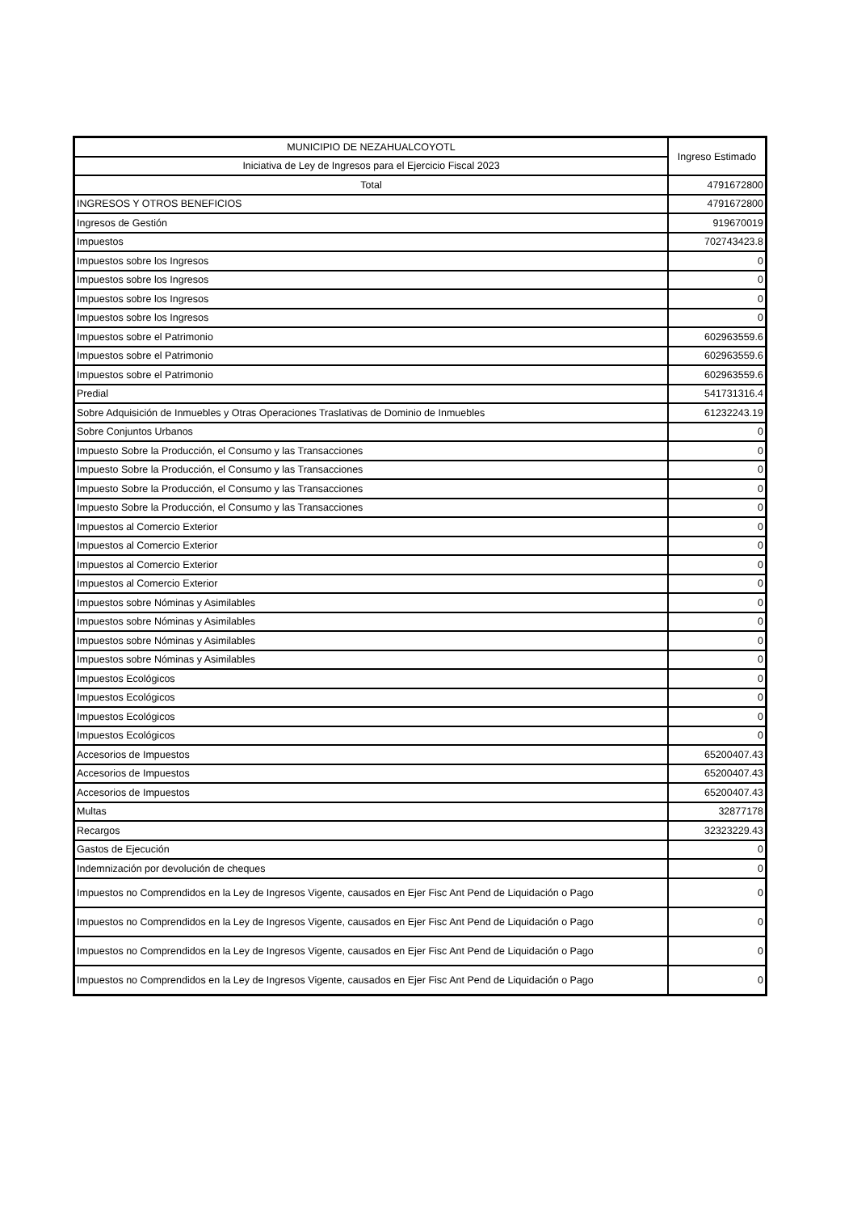| MUNICIPIO DE NEZAHUALCOYOTL | Ingreso Estimado |
| --- | --- |
| Iniciativa de Ley de Ingresos para el Ejercicio Fiscal 2023 | |
| Total | 4791672800 |
| INGRESOS Y OTROS BENEFICIOS | 4791672800 |
| Ingresos de Gestión | 919670019 |
| Impuestos | 702743423.8 |
| Impuestos sobre los Ingresos | 0 |
| Impuestos sobre los Ingresos | 0 |
| Impuestos sobre los Ingresos | 0 |
| Impuestos sobre los Ingresos | 0 |
| Impuestos sobre el Patrimonio | 602963559.6 |
| Impuestos sobre el Patrimonio | 602963559.6 |
| Impuestos sobre el Patrimonio | 602963559.6 |
| Predial | 541731316.4 |
| Sobre Adquisición de Inmuebles y Otras Operaciones Traslativas de Dominio de Inmuebles | 61232243.19 |
| Sobre Conjuntos Urbanos | 0 |
| Impuesto Sobre la Producción, el Consumo y las Transacciones | 0 |
| Impuesto Sobre la Producción, el Consumo y las Transacciones | 0 |
| Impuesto Sobre la Producción, el Consumo y las Transacciones | 0 |
| Impuesto Sobre la Producción, el Consumo y las Transacciones | 0 |
| Impuestos al Comercio Exterior | 0 |
| Impuestos al Comercio Exterior | 0 |
| Impuestos al Comercio Exterior | 0 |
| Impuestos al Comercio Exterior | 0 |
| Impuestos sobre Nóminas y Asimilables | 0 |
| Impuestos sobre Nóminas y Asimilables | 0 |
| Impuestos sobre Nóminas y Asimilables | 0 |
| Impuestos sobre Nóminas y Asimilables | 0 |
| Impuestos Ecológicos | 0 |
| Impuestos Ecológicos | 0 |
| Impuestos Ecológicos | 0 |
| Impuestos Ecológicos | 0 |
| Accesorios de Impuestos | 65200407.43 |
| Accesorios de Impuestos | 65200407.43 |
| Accesorios de Impuestos | 65200407.43 |
| Multas | 32877178 |
| Recargos | 32323229.43 |
| Gastos de Ejecución | 0 |
| Indemnización por devolución de cheques | 0 |
| Impuestos no Comprendidos en la Ley de Ingresos Vigente, causados en Ejer Fisc Ant Pend de Liquidación o Pago | 0 |
| Impuestos no Comprendidos en la Ley de Ingresos Vigente, causados en Ejer Fisc Ant Pend de Liquidación o Pago | 0 |
| Impuestos no Comprendidos en la Ley de Ingresos Vigente, causados en Ejer Fisc Ant Pend de Liquidación o Pago | 0 |
| Impuestos no Comprendidos en la Ley de Ingresos Vigente, causados en Ejer Fisc Ant Pend de Liquidación o Pago | 0 |